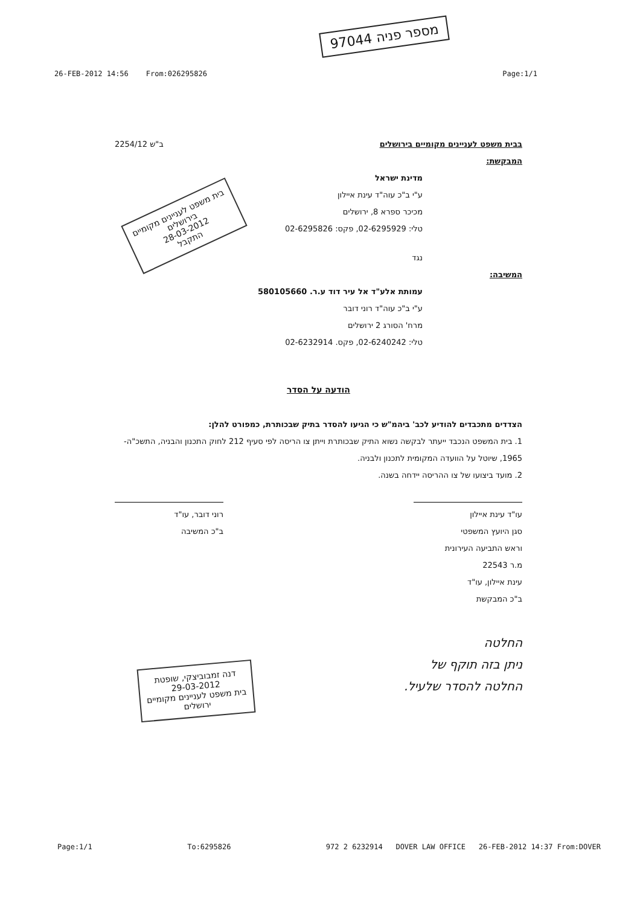97044 מספר פניה
26-FEB-2012 14:56 From:026295826 Page:1/1
בבית משפט לעניינים מקומיים בירושלים ב"ש 2254/12
המבקשת:
מדינת ישראל
ע"י ב"כ עוה"ד עינת איילון
מכיכר ספרא 8, ירושלים
טלי: 02-6295929, פקס: 02-6295826
נגד
המשיבה:
עמותת אלע"ד אל עיר דוד ע.ר. 580105660
ע"י ב"כ עוה"ד רוני דובר
מרח' הסורג 2 ירושלים
טלי: 02-6240242, פקס. 02-6232914
הודעה על הסדר
הצדדים מתכבדים להודיע לכב' ביהמ"ש כי הגיעו להסדר בתיק שבכותרת, כמפורט להלן:
1. בית המשפט הנכבד ייעתר לבקשה נשוא התיק שבכותרת וייתן צו הריסה לפי סעיף 212 לחוק התכנון והבניה, התשכ"ה- 1965, שיוטל על הוועדה המקומית לתכנון ולבניה.
2. מועד ביצועו של צו ההריסה יידחה בשנה.
עו"ד עינת איילון
סגן היועץ המשפטי
וראש התביעה העירונית
מ.ר 22543
עינת איילון, עו"ד
ב"כ המבקשת
רוני דובר, עו"ד
ב"כ המשיבה
החלטה
ניתן בזה תוקף של
החלטה להסדר שלעיל.
בית משפט לעניינים מקומיים
בירושלים
28-03-2012
התקבל
דנה זמבוביצקי, שופטת
29-03-2012
בית משפט לעניינים מקומיים
ירושלים
Page:1/1 To:6295826 972 2 6232914 DOVER LAW OFFICE 26-FEB-2012 14:37 From:DOVER